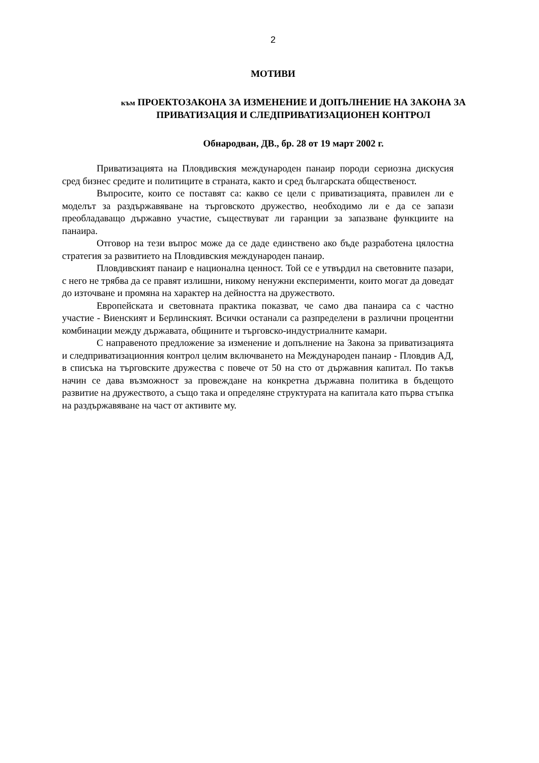2
МОТИВИ
към ПРОЕКТОЗАКОНА ЗА ИЗМЕНЕНИЕ И ДОПЪЛНЕНИЕ НА ЗАКОНА ЗА ПРИВАТИЗАЦИЯ И СЛЕДПРИВАТИЗАЦИОНЕН КОНТРОЛ
Обнародван, ДВ., бр. 28 от 19 март 2002 г.
Приватизацията на Пловдивския международен панаир породи сериозна дискусия сред бизнес средите и политиците в страната, както и сред българската общественост.
Въпросите, които се поставят са: какво се цели с приватизацията, правилен ли е моделът за раздържавяване на търговското дружество, необходимо ли е да се запази преобладаващо държавно участие, съществуват ли гаранции за запазване функциите на панаира.
Отговор на тези въпрос може да се даде единствено ако бъде разработена цялостна стратегия за развитието на Пловдивския международен панаир.
Пловдивският панаир е национална ценност. Той се е утвърдил на световните пазари, с него не трябва да се правят излишни, никому ненужни експерименти, които могат да доведат до източване и промяна на характер на дейността на дружеството.
Европейската и световната практика показват, че само два панаира са с частно участие - Виенският и Берлинският. Всички останали са разпределени в различни процентни комбинации между държавата, общините и търговско-индустриалните камари.
С направеното предложение за изменение и допълнение на Закона за приватизацията и следприватизационния контрол целим включването на Международен панаир - Пловдив АД, в списъка на търговските дружества с повече от 50 на сто от държавния капитал. По такъв начин се дава възможност за провеждане на конкретна държавна политика в бъдещото развитие на дружеството, а също така и определяне структурата на капитала като първа стъпка на раздържавяване на част от активите му.